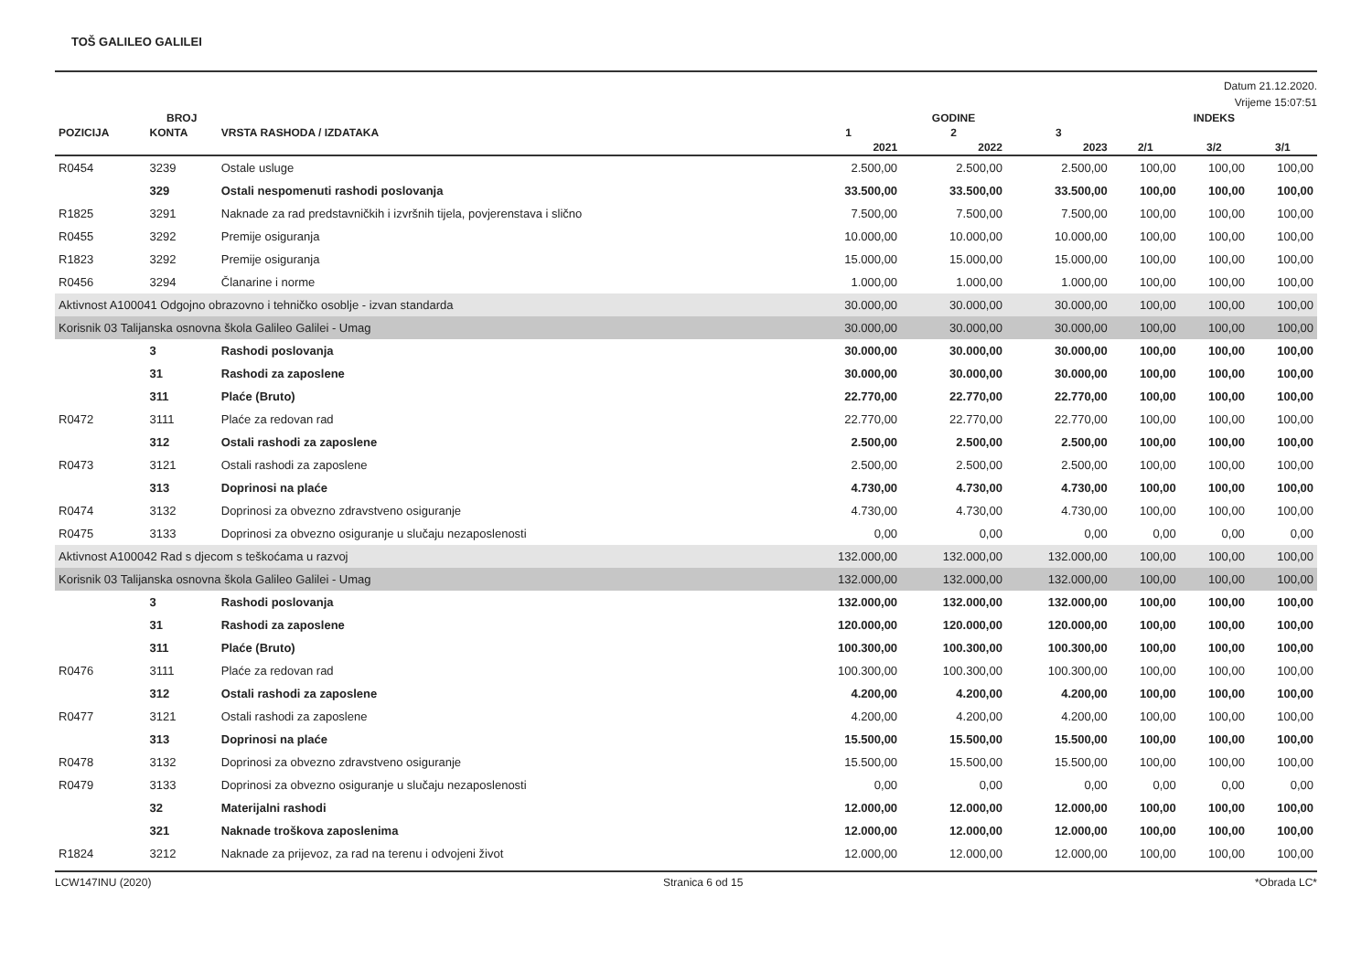TOŠ GALILEO GALILEI
Datum 21.12.2020.
Vrijeme 15:07:51
| | BROJ | | GODINE | | | INDEKS | | |
| --- | --- | --- | --- | --- | --- | --- | --- | --- |
| POZICIJA | KONTA | VRSTA RASHODA / IZDATAKA | 1 | 2 | 3 | | | |
| | | | 2021 | 2022 | 2023 | 2/1 | 3/2 | 3/1 |
| R0454 | 3239 | Ostale usluge | 2.500,00 | 2.500,00 | 2.500,00 | 100,00 | 100,00 | 100,00 |
| | 329 | Ostali nespomenuti rashodi poslovanja | 33.500,00 | 33.500,00 | 33.500,00 | 100,00 | 100,00 | 100,00 |
| R1825 | 3291 | Naknade za rad predstavničkih i izvršnih tijela, povjerenstava i slično | 7.500,00 | 7.500,00 | 7.500,00 | 100,00 | 100,00 | 100,00 |
| R0455 | 3292 | Premije osiguranja | 10.000,00 | 10.000,00 | 10.000,00 | 100,00 | 100,00 | 100,00 |
| R1823 | 3292 | Premije osiguranja | 15.000,00 | 15.000,00 | 15.000,00 | 100,00 | 100,00 | 100,00 |
| R0456 | 3294 | Članarine i norme | 1.000,00 | 1.000,00 | 1.000,00 | 100,00 | 100,00 | 100,00 |
| Aktivnost A100041 Odgojno obrazovno i tehničko osoblje - izvan standarda | | | 30.000,00 | 30.000,00 | 30.000,00 | 100,00 | 100,00 | 100,00 |
| Korisnik 03 Talijanska osnovna škola Galileo Galilei - Umag | | | 30.000,00 | 30.000,00 | 30.000,00 | 100,00 | 100,00 | 100,00 |
| | 3 | Rashodi poslovanja | 30.000,00 | 30.000,00 | 30.000,00 | 100,00 | 100,00 | 100,00 |
| | 31 | Rashodi za zaposlene | 30.000,00 | 30.000,00 | 30.000,00 | 100,00 | 100,00 | 100,00 |
| | 311 | Plaće (Bruto) | 22.770,00 | 22.770,00 | 22.770,00 | 100,00 | 100,00 | 100,00 |
| R0472 | 3111 | Plaće za redovan rad | 22.770,00 | 22.770,00 | 22.770,00 | 100,00 | 100,00 | 100,00 |
| | 312 | Ostali rashodi za zaposlene | 2.500,00 | 2.500,00 | 2.500,00 | 100,00 | 100,00 | 100,00 |
| R0473 | 3121 | Ostali rashodi za zaposlene | 2.500,00 | 2.500,00 | 2.500,00 | 100,00 | 100,00 | 100,00 |
| | 313 | Doprinosi na plaće | 4.730,00 | 4.730,00 | 4.730,00 | 100,00 | 100,00 | 100,00 |
| R0474 | 3132 | Doprinosi za obvezno zdravstveno osiguranje | 4.730,00 | 4.730,00 | 4.730,00 | 100,00 | 100,00 | 100,00 |
| R0475 | 3133 | Doprinosi za obvezno osiguranje u slučaju nezaposlenosti | 0,00 | 0,00 | 0,00 | 0,00 | 0,00 | 0,00 |
| Aktivnost A100042 Rad s djecom s teškoćama u razvoj | | | 132.000,00 | 132.000,00 | 132.000,00 | 100,00 | 100,00 | 100,00 |
| Korisnik 03 Talijanska osnovna škola Galileo Galilei - Umag | | | 132.000,00 | 132.000,00 | 132.000,00 | 100,00 | 100,00 | 100,00 |
| | 3 | Rashodi poslovanja | 132.000,00 | 132.000,00 | 132.000,00 | 100,00 | 100,00 | 100,00 |
| | 31 | Rashodi za zaposlene | 120.000,00 | 120.000,00 | 120.000,00 | 100,00 | 100,00 | 100,00 |
| | 311 | Plaće (Bruto) | 100.300,00 | 100.300,00 | 100.300,00 | 100,00 | 100,00 | 100,00 |
| R0476 | 3111 | Plaće za redovan rad | 100.300,00 | 100.300,00 | 100.300,00 | 100,00 | 100,00 | 100,00 |
| | 312 | Ostali rashodi za zaposlene | 4.200,00 | 4.200,00 | 4.200,00 | 100,00 | 100,00 | 100,00 |
| R0477 | 3121 | Ostali rashodi za zaposlene | 4.200,00 | 4.200,00 | 4.200,00 | 100,00 | 100,00 | 100,00 |
| | 313 | Doprinosi na plaće | 15.500,00 | 15.500,00 | 15.500,00 | 100,00 | 100,00 | 100,00 |
| R0478 | 3132 | Doprinosi za obvezno zdravstveno osiguranje | 15.500,00 | 15.500,00 | 15.500,00 | 100,00 | 100,00 | 100,00 |
| R0479 | 3133 | Doprinosi za obvezno osiguranje u slučaju nezaposlenosti | 0,00 | 0,00 | 0,00 | 0,00 | 0,00 | 0,00 |
| | 32 | Materijalni rashodi | 12.000,00 | 12.000,00 | 12.000,00 | 100,00 | 100,00 | 100,00 |
| | 321 | Naknade troškova zaposlenima | 12.000,00 | 12.000,00 | 12.000,00 | 100,00 | 100,00 | 100,00 |
| R1824 | 3212 | Naknade za prijevoz, za rad na terenu i odvojeni život | 12.000,00 | 12.000,00 | 12.000,00 | 100,00 | 100,00 | 100,00 |
LCW147INU (2020) Stranica 6 od 15 *Obrada LC*